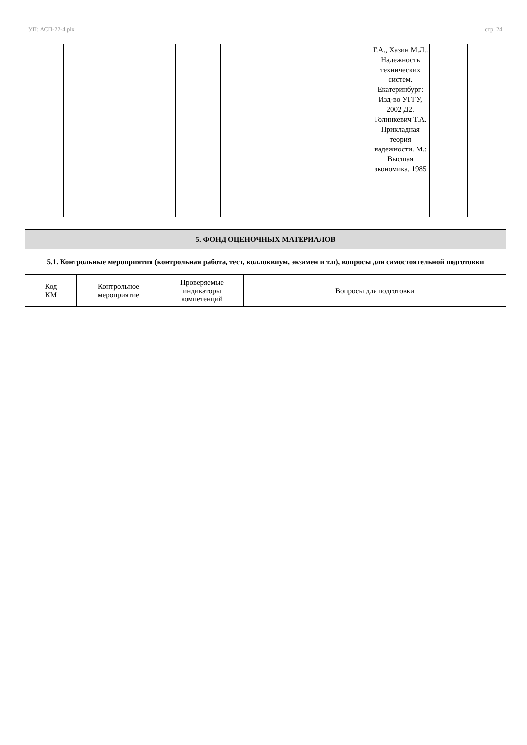УП: АСП-22-4.plx стр. 24
| | | | | | | Г.А., Хазин М.Л.. Надежность технических систем. Екатеринбург: Изд-во УГГУ, 2002 Д2. Голинкевич Т.А. Прикладная теория надежности. М.: Высшая экономика, 1985 | | |
| 5. ФОНД ОЦЕНОЧНЫХ МАТЕРИАЛОВ | | | |
| --- | --- | --- | --- |
| 5.1. Контрольные мероприятия (контрольная работа, тест, коллоквиум, экзамен и т.п), вопросы для самостоятельной подготовки | | | |
| Код КМ | Контрольное мероприятие | Проверяемые индикаторы компетенций | Вопросы для подготовки |